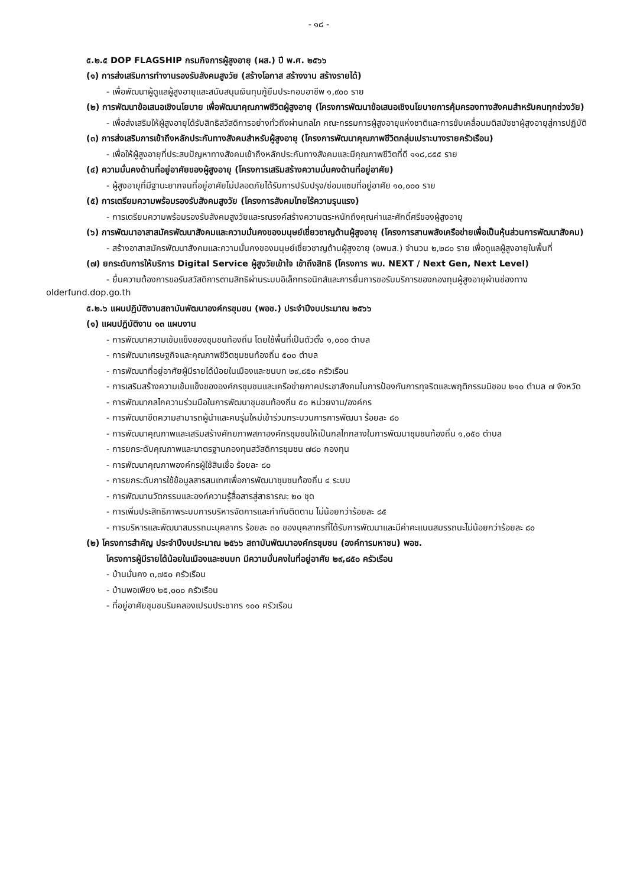- ๑๘ -
๕.๒.๕ DOP FLAGSHIP กรมกิจการผู้สูงอายุ (ผส.) ปี พ.ศ. ๒๕๖๖
(๑) การส่งเสริมการทำงานรองรับสังคมสูงวัย (สร้างโอกาส สร้างงาน สร้างรายได้)
- เพื่อพัฒนาผู้ดูแลผู้สูงอายุและสนับสนุนเงินทุนกู้ยืมประกอบอาชีพ ๑,๙๐๐ ราย
(๒) การพัฒนาข้อเสนอเชิงนโยบาย เพื่อพัฒนาคุณภาพชีวิตผู้สูงอายุ (โครงการพัฒนาข้อเสนอเชิงนโยบายการคุ้มครองทางสังคมสำหรับคนทุกช่วงวัย)
- เพื่อส่งเสริมให้ผู้สูงอายุได้รับสิทธิสวัสดิการอย่างทั่วถึงผ่านกลไก คณะกรรมการผู้สูงอายุแห่งชาติและการขับเคลื่อนมติสมัชชาผู้สูงอายุสู่การปฏิบัติ
(๓) การส่งเสริมการเข้าถึงหลักประกันทางสังคมสำหรับผู้สูงอายุ (โครงการพัฒนาคุณภาพชีวิตกลุ่มเปราะบางรายครัวเรือน)
- เพื่อให้ผู้สูงอายุที่ประสบปัญหาทางสังคมเข้าถึงหลักประกันทางสังคมและมีคุณภาพชีวิตที่ดี ๑๑๘,๘๕๕ ราย
(๔) ความมั่นคงด้านที่อยู่อาศัยของผู้สูงอายุ (โครงการเสริมสร้างความมั่นคงด้านที่อยู่อาศัย)
- ผู้สูงอายุที่มีฐานะยากจนที่อยู่อาศัยไม่ปลอดภัยได้รับการปรับปรุง/ซ่อมแซมที่อยู่อาศัย ๑๐,๐๐๐ ราย
(๕) การเตรียมความพร้อมรองรับสังคมสูงวัย (โครงการสังคมไทยไร้ความรุนแรง)
- การเตรียมความพร้อมรองรับสังคมสูงวัยและรณรงค์สร้างความตระหนักถึงคุณค่าและศักดิ์ศรีของผู้สูงอายุ
(๖) การพัฒนาอาสาสมัครพัฒนาสังคมและความมั่นคงของมนุษย์เชี่ยวชาญด้านผู้สูงอายุ (โครงการสานพลังเครือข่ายเพื่อเป็นหุ้นส่วนการพัฒนาสังคม)
- สร้างอาสาสมัครพัฒนาสังคมและความมั่นคงของมนุษย์เชี่ยวชาญด้านผู้สูงอายุ (อพมส.) จำนวน ๒,๒๘๐ ราย เพื่อดูแลผู้สูงอายุในพื้นที่
(๗) ยกระดับการให้บริการ Digital Service ผู้สูงวัยเข้าใจ เข้าถึงสิทธิ (โครงการ พม. NEXT / Next Gen, Next Level)
- ยื่นความต้องการขอรับสวัสดิการตามสิทธิผ่านระบบอิเล็กทรอนิกส์และการยื่นการขอรับบริการของกองทุนผู้สูงอายุผ่านช่องทาง olderfund.dop.go.th
๕.๒.๖ แผนปฏิบัติงานสถาบันพัฒนาองค์กรชุมชน (พอช.) ประจำปีงบประมาณ ๒๕๖๖
(๑) แผนปฏิบัติงาน ๑๓ แผนงาน
- การพัฒนาความเข้มแข็งของชุมชนท้องถิ่น โดยใช้พื้นที่เป็นตัวตั้ง ๑,๐๐๐ ตำบล
- การพัฒนาเศรษฐกิจและคุณภาพชีวิตชุมชนท้องถิ่น ๕๐๐ ตำบล
- การพัฒนาที่อยู่อาศัยผู้มีรายได้น้อยในเมืองและชนบท ๒๙,๘๕๐ ครัวเรือน
- การเสริมสร้างความเข้มแข็งขององค์กรชุมชนและเครือข่ายภาคประชาสังคมในการป้องกันการทุจริตและพฤติกรรมมิชอบ ๒๑๐ ตำบล ๗ จังหวัด
- การพัฒนากลไกความร่วมมือในการพัฒนาชุมชนท้องถิ่น ๕๐ หน่วยงาน/องค์กร
- การพัฒนาขีดความสามารถผู้นำและคนรุ่นใหม่เข้าร่วมกระบวนการการพัฒนา ร้อยละ ๘๐
- การพัฒนาคุณภาพและเสริมสร้างศักยภาพสภาองค์กรชุมชนให้เป็นกลไกกลางในการพัฒนาชุมชนท้องถิ่น ๑,๐๕๐ ตำบล
- การยกระดับคุณภาพและมาตรฐานกองทุนสวัสดิการชุมชน ๗๘๐ กองทุน
- การพัฒนาคุณภาพองค์กรผู้ใช้สินเชื่อ ร้อยละ ๘๐
- การยกระดับการใช้ข้อมูลสารสนเทศเพื่อการพัฒนาชุมชนท้องถิ่น ๔ ระบบ
- การพัฒนานวัตกรรมและองค์ความรู้สื่อสารสู่สาธารณะ ๒๐ ชุด
- การเพิ่มประสิทธิภาพระบบการบริหารจัดการและกำกับติดตาม ไม่น้อยกว่าร้อยละ ๘๕
- การบริหารและพัฒนาสมรรถนะบุคลากร ร้อยละ ๓๐ ของบุคลากรที่ได้รับการพัฒนาและมีค่าคะแนนสมรรถนะไม่น้อยกว่าร้อยละ ๘๐
(๒) โครงการสำคัญ ประจำปีงบประมาณ ๒๕๖๖ สถาบันพัฒนาองค์กรชุมชน (องค์การมหาชน) พอช.
โครงการผู้มีรายได้น้อยในเมืองและชนบท มีความมั่นคงในที่อยู่อาศัย ๒๙,๘๕๐ ครัวเรือน
- บ้านมั่นคง ๓,๗๕๐ ครัวเรือน
- บ้านพอเพียง ๒๕,๐๐๐ ครัวเรือน
- ที่อยู่อาศัยชุมชนริมคลองเปรมประชากร ๑๐๐ ครัวเรือน